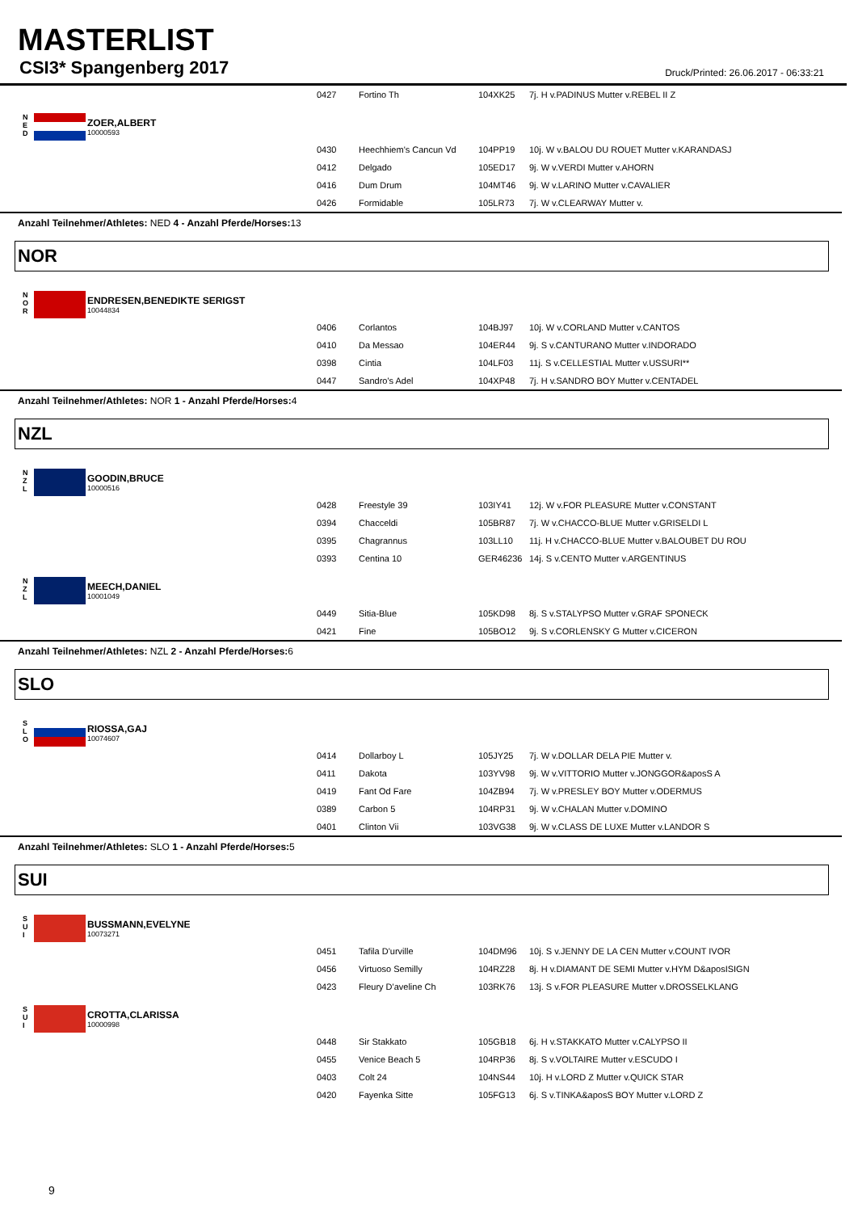MASTERLIST
CSI3* Spangenberg 2017
Druck/Printed: 26.06.2017 - 06:33:21
| | 0427 | Fortino Th | 104XK25 | 7j. H v.PADINUS Mutter v.REBEL II Z |
N
E
D
ZOER,ALBERT
10000593
| | 0430 | Heechhiem's Cancun Vd | 104PP19 | 10j. W v.BALOU DU ROUET Mutter v.KARANDASJ |
| | 0412 | Delgado | 105ED17 | 9j. W v.VERDI Mutter v.AHORN |
| | 0416 | Dum Drum | 104MT46 | 9j. W v.LARINO Mutter v.CAVALIER |
| | 0426 | Formidable | 105LR73 | 7j. W v.CLEARWAY Mutter v. |
Anzahl Teilnehmer/Athletes: NED 4 - Anzahl Pferde/Horses: 13
NOR
N
O
R
ENDRESEN,BENEDIKTE SERIGST
10044834
| | 0406 | Corlantos | 104BJ97 | 10j. W v.CORLAND Mutter v.CANTOS |
| | 0410 | Da Messao | 104ER44 | 9j. S v.CANTURANO Mutter v.INDORADO |
| | 0398 | Cintia | 104LF03 | 11j. S v.CELLESTIAL Mutter v.USSURI** |
| | 0447 | Sandro's Adel | 104XP48 | 7j. H v.SANDRO BOY Mutter v.CENTADEL |
Anzahl Teilnehmer/Athletes: NOR 1 - Anzahl Pferde/Horses: 4
NZL
N
Z
L
GOODIN,BRUCE
10000516
| | 0428 | Freestyle 39 | 103IY41 | 12j. W v.FOR PLEASURE Mutter v.CONSTANT |
| | 0394 | Chacceldi | 105BR87 | 7j. W v.CHACCO-BLUE Mutter v.GRISELDI L |
| | 0395 | Chagrannus | 103LL10 | 11j. H v.CHACCO-BLUE Mutter v.BALOUBET DU ROU |
| | 0393 | Centina 10 | GER46236 | 14j. S v.CENTO Mutter v.ARGENTINUS |
N
Z
L
MEECH,DANIEL
10001049
| | 0449 | Sitia-Blue | 105KD98 | 8j. S v.STALYPSO Mutter v.GRAF SPONECK |
| | 0421 | Fine | 105BO12 | 9j. S v.CORLENSKY G Mutter v.CICERON |
Anzahl Teilnehmer/Athletes: NZL 2 - Anzahl Pferde/Horses: 6
SLO
S
L
O
RIOSSA,GAJ
10074607
| | 0414 | Dollarboy L | 105JY25 | 7j. W v.DOLLAR DELA PIE Mutter v. |
| | 0411 | Dakota | 103YV98 | 9j. W v.VITTORIO Mutter v.JONGGOR&aposS A |
| | 0419 | Fant Od Fare | 104ZB94 | 7j. W v.PRESLEY BOY Mutter v.ODERMUS |
| | 0389 | Carbon 5 | 104RP31 | 9j. W v.CHALAN Mutter v.DOMINO |
| | 0401 | Clinton Vii | 103VG38 | 9j. W v.CLASS DE LUXE Mutter v.LANDOR S |
Anzahl Teilnehmer/Athletes: SLO 1 - Anzahl Pferde/Horses: 5
SUI
S
U
I
BUSSMANN,EVELYNE
10073271
| | 0451 | Tafila D'urville | 104DM96 | 10j. S v.JENNY DE LA CEN Mutter v.COUNT IVOR |
| | 0456 | Virtuoso Semilly | 104RZ28 | 8j. H v.DIAMANT DE SEMI Mutter v.HYM D&aposISIGN |
| | 0423 | Fleury D'aveline Ch | 103RK76 | 13j. S v.FOR PLEASURE Mutter v.DROSSELKLANG |
S
U
I
CROTTA,CLARISSA
10000998
| | 0448 | Sir Stakkato | 105GB18 | 6j. H v.STAKKATO Mutter v.CALYPSO II |
| | 0455 | Venice Beach 5 | 104RP36 | 8j. S v.VOLTAIRE Mutter v.ESCUDO I |
| | 0403 | Colt 24 | 104NS44 | 10j. H v.LORD Z Mutter v.QUICK STAR |
| | 0420 | Fayenka Sitte | 105FG13 | 6j. S v.TINKA&aposS BOY Mutter v.LORD Z |
9